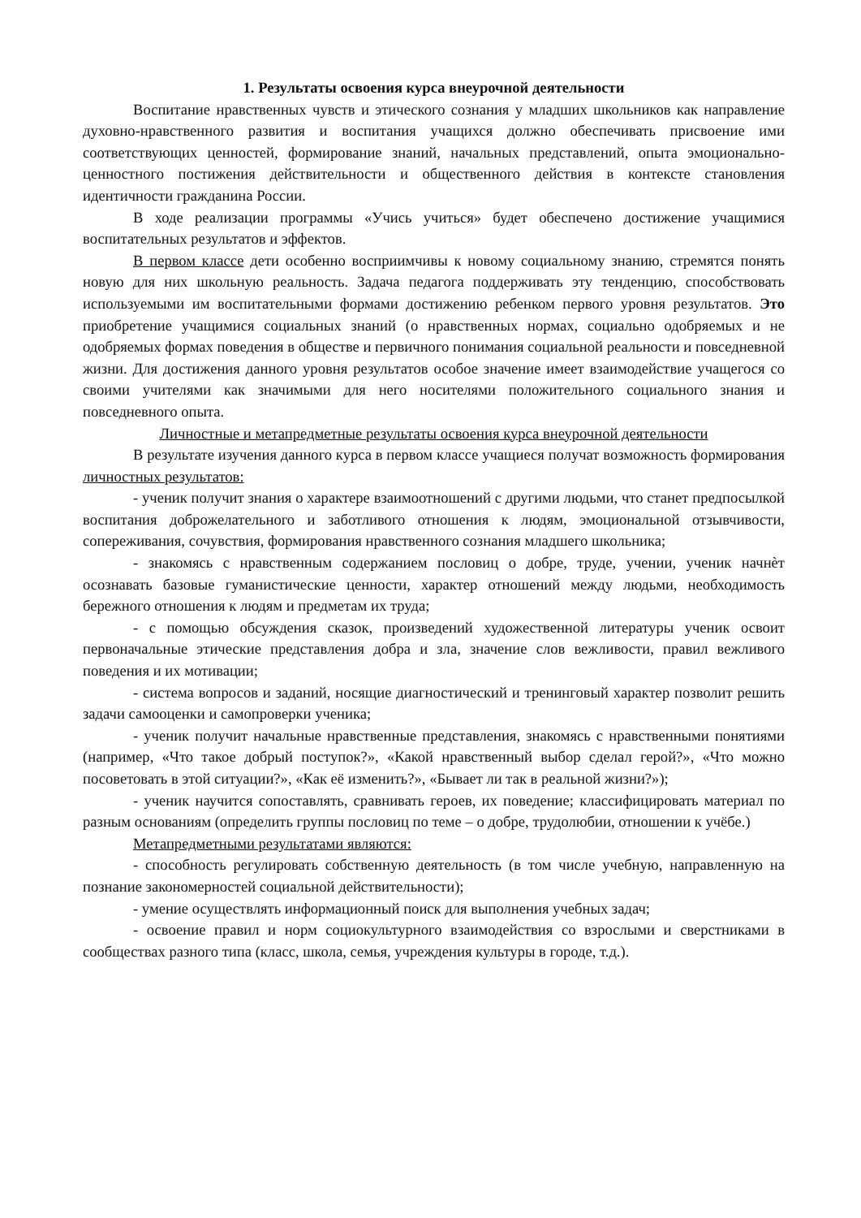1. Результаты освоения курса внеурочной деятельности
Воспитание нравственных чувств и этического сознания у младших школьников как направление духовно-нравственного развития и воспитания учащихся должно обеспечивать присвоение ими соответствующих ценностей, формирование знаний, начальных представлений, опыта эмоционально-ценностного постижения действительности и общественного действия в контексте становления идентичности гражданина России.
В ходе реализации программы «Учись учиться» будет обеспечено достижение учащимися воспитательных результатов и эффектов.
В первом классе дети особенно восприимчивы к новому социальному знанию, стремятся понять новую для них школьную реальность. Задача педагога поддерживать эту тенденцию, способствовать используемыми им воспитательными формами достижению ребенком первого уровня результатов. Это приобретение учащимися социальных знаний (о нравственных нормах, социально одобряемых и не одобряемых формах поведения в обществе и первичного понимания социальной реальности и повседневной жизни. Для достижения данного уровня результатов особое значение имеет взаимодействие учащегося со своими учителями как значимыми для него носителями положительного социального знания и повседневного опыта.
Личностные и метапредметные результаты освоения курса внеурочной деятельности
В результате изучения данного курса в первом классе учащиеся получат возможность формирования личностных результатов:
- ученик получит знания о характере взаимоотношений с другими людьми, что станет предпосылкой воспитания доброжелательного и заботливого отношения к людям, эмоциональной отзывчивости, сопереживания, сочувствия, формирования нравственного сознания младшего школьника;
- знакомясь с нравственным содержанием пословиц о добре, труде, учении, ученик начнѐт осознавать базовые гуманистические ценности, характер отношений между людьми, необходимость бережного отношения к людям и предметам их труда;
- с помощью обсуждения сказок, произведений художественной литературы ученик освоит первоначальные этические представления добра и зла, значение слов вежливости, правил вежливого поведения и их мотивации;
- система вопросов и заданий, носящие диагностический и тренинговый характер позволит решить задачи самооценки и самопроверки ученика;
- ученик получит начальные нравственные представления, знакомясь с нравственными понятиями (например, «Что такое добрый поступок?», «Какой нравственный выбор сделал герой?», «Что можно посоветовать в этой ситуации?», «Как её изменить?», «Бывает ли так в реальной жизни?»);
- ученик научится сопоставлять, сравнивать героев, их поведение; классифицировать материал по разным основаниям (определить группы пословиц по теме – о добре, трудолюбии, отношении к учёбе.)
Метапредметными результатами являются:
- способность регулировать собственную деятельность (в том числе учебную, направленную на познание закономерностей социальной действительности);
- умение осуществлять информационный поиск для выполнения учебных задач;
- освоение правил и норм социокультурного взаимодействия со взрослыми и сверстниками в сообществах разного типа (класс, школа, семья, учреждения культуры в городе, т.д.).